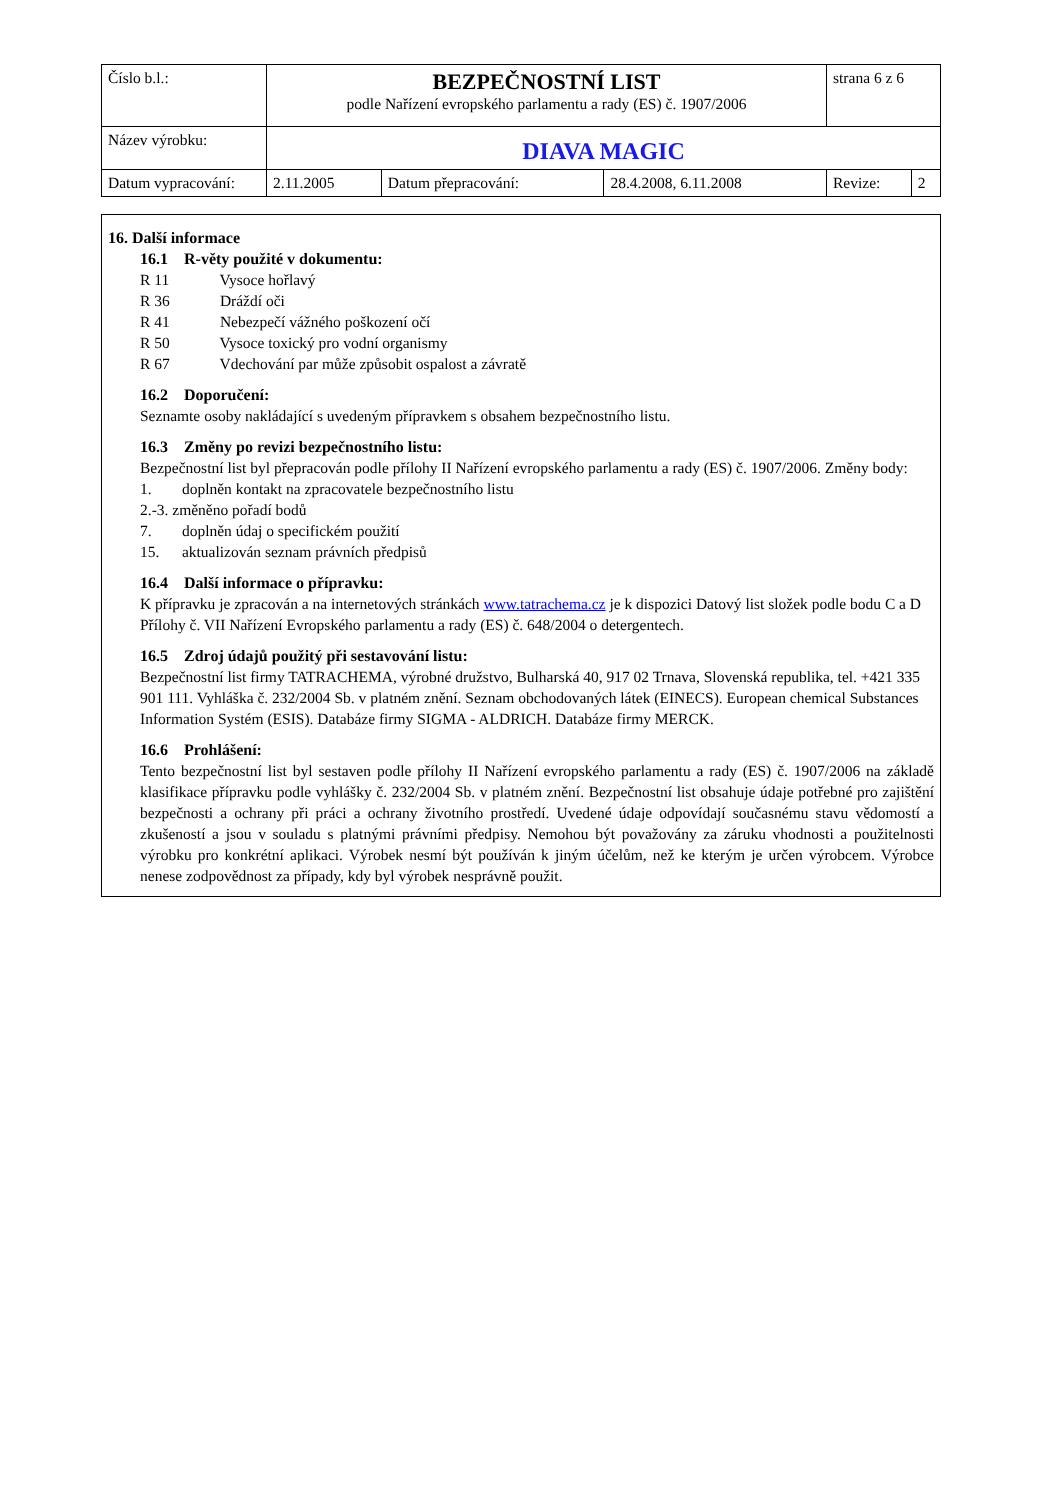| Číslo b.l.: | BEZPEČNOSTNÍ LIST podle Nařízení evropského parlamentu a rady (ES) č. 1907/2006 | | | strana 6 z 6 | |
| Název výrobku: | DIAVA MAGIC | | | | |
| Datum vypracování: | 2.11.2005 | Datum přepracování: | 28.4.2008, 6.11.2008 | Revize: | 2 |
16. Další informace
16.1 R-věty použité v dokumentu:
R 11 Vysoce hořlavý
R 36 Dráždí oči
R 41 Nebezpečí vážného poškození očí
R 50 Vysoce toxický pro vodní organismy
R 67 Vdechování par může způsobit ospalost a závratě
16.2 Doporučení:
Seznamte osoby nakládající s uvedeným přípravkem s obsahem bezpečnostního listu.
16.3 Změny po revizi bezpečnostního listu:
Bezpečnostní list byl přepracován podle přílohy II Nařízení evropského parlamentu a rady (ES) č. 1907/2006. Změny body:
1. doplněn kontakt na zpracovatele bezpečnostního listu
2.-3. změněno pořadí bodů
7. doplněn údaj o specifickém použití
15. aktualizován seznam právních předpisů
16.4 Další informace o přípravku:
K přípravku je zpracován a na internetových stránkách www.tatrachema.cz je k dispozici Datový list složek podle bodu C a D Přílohy č. VII Nařízení Evropského parlamentu a rady (ES) č. 648/2004 o detergentech.
16.5 Zdroj údajů použitý při sestavování listu:
Bezpečnostní list firmy TATRACHEMA, výrobné družstvo, Bulharská 40, 917 02 Trnava, Slovenská republika, tel. +421 335 901 111. Vyhláška č. 232/2004 Sb. v platném znění. Seznam obchodovaných látek (EINECS). European chemical Substances Information Systém (ESIS). Databáze firmy SIGMA - ALDRICH. Databáze firmy MERCK.
16.6 Prohlášení:
Tento bezpečnostní list byl sestaven podle přílohy II Nařízení evropského parlamentu a rady (ES) č. 1907/2006 na základě klasifikace přípravku podle vyhlášky č. 232/2004 Sb. v platném znění. Bezpečnostní list obsahuje údaje potřebné pro zajištění bezpečnosti a ochrany při práci a ochrany životního prostředí. Uvedené údaje odpovídají současnému stavu vědomostí a zkušeností a jsou v souladu s platnými právními předpisy. Nemohou být považovány za záruku vhodnosti a použitelnosti výrobku pro konkrétní aplikaci. Výrobek nesmí být používán k jiným účelům, než ke kterým je určen výrobcem. Výrobce nenese zodpovědnost za případy, kdy byl výrobek nesprávně použit.